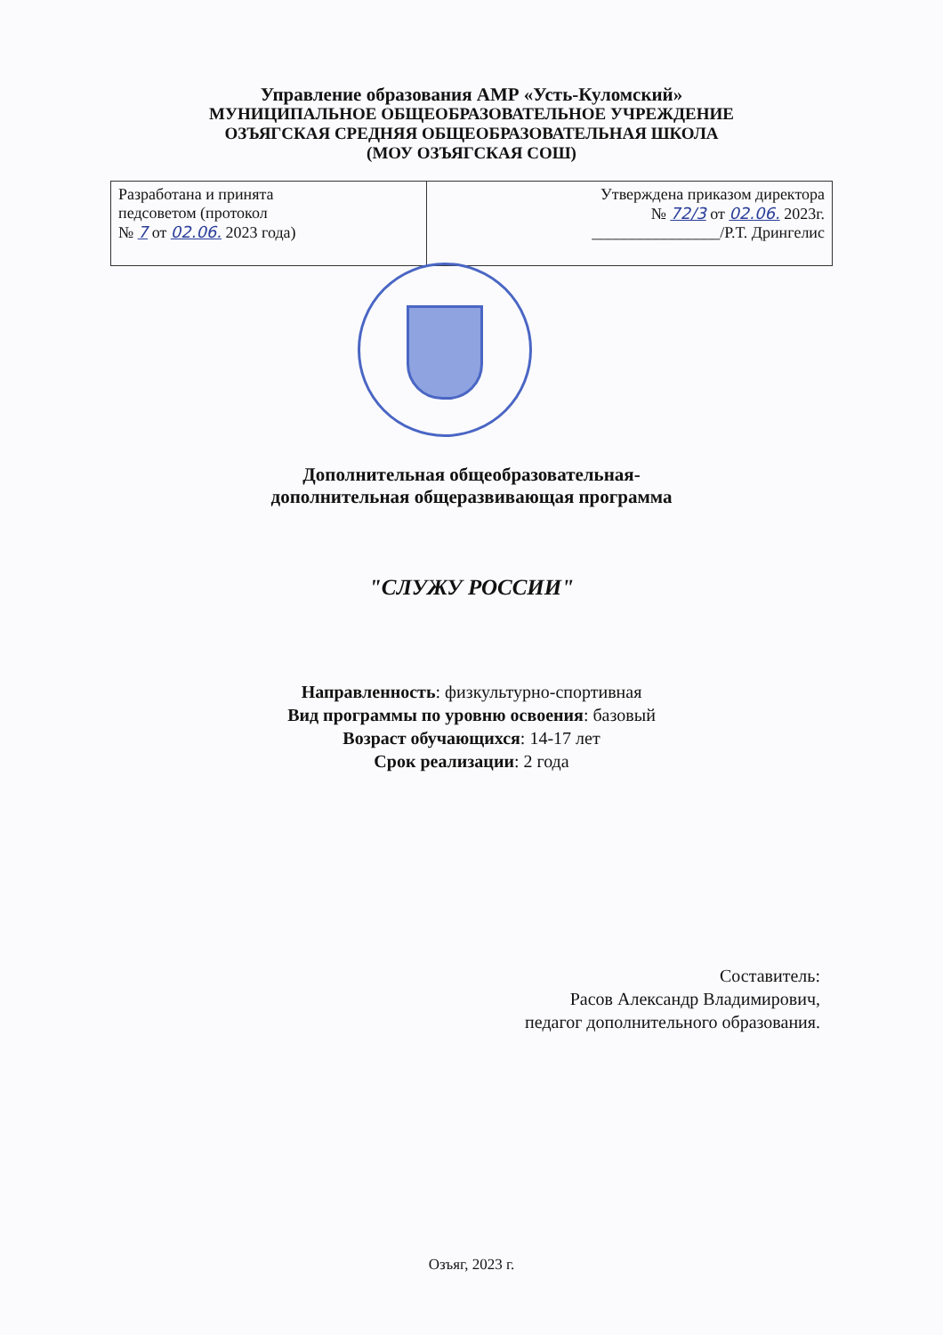Управление образования АМР «Усть-Куломский»
МУНИЦИПАЛЬНОЕ ОБЩЕОБРАЗОВАТЕЛЬНОЕ УЧРЕЖДЕНИЕ
ОЗЪЯГСКАЯ СРЕДНЯЯ ОБЩЕОБРАЗОВАТЕЛЬНАЯ ШКОЛА
(МОУ ОЗЪЯГСКАЯ СОШ)
| Разработана и принята педсоветом (протокол № 7 от 02.06. 2023 года) | Утверждена приказом директора № 72/3 от 02.06. 2023г. ________________/Р.Т. Дрингелис |
Дополнительная общеобразовательная-
дополнительная общеразвивающая программа
"СЛУЖУ РОССИИ"
Направленность: физкультурно-спортивная
Вид программы по уровню освоения: базовый
Возраст обучающихся: 14-17 лет
Срок реализации: 2 года
Составитель:
Расов Александр Владимирович,
педагог дополнительного образования.
Озъяг, 2023 г.